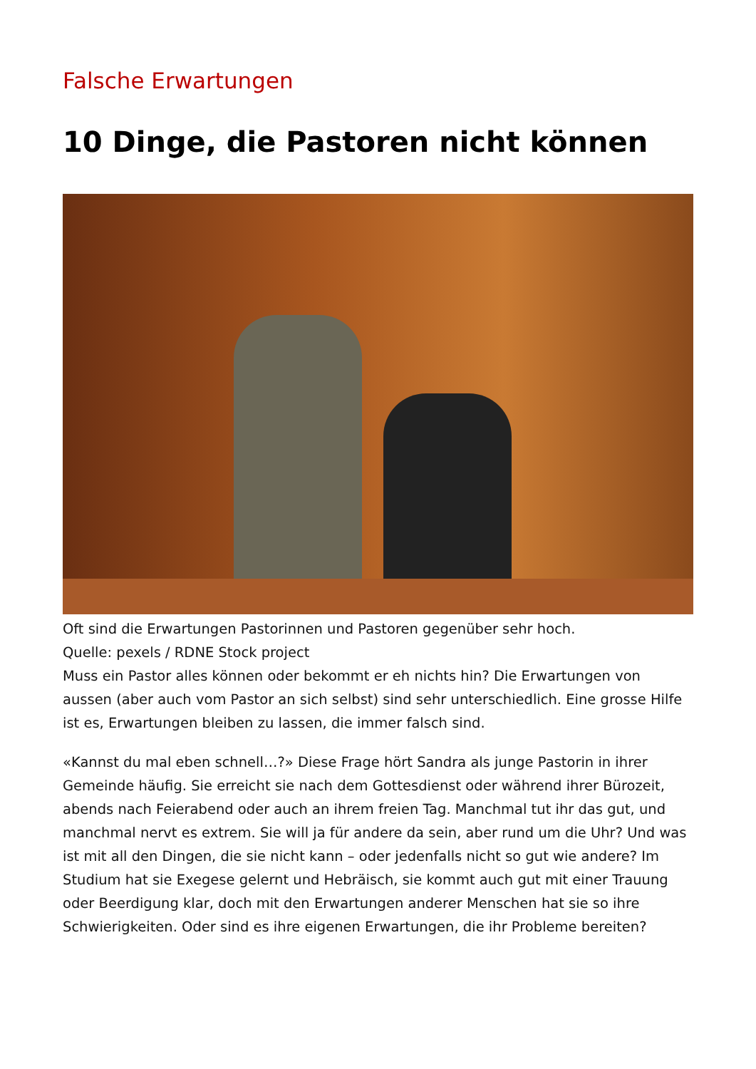Falsche Erwartungen
10 Dinge, die Pastoren nicht können
Oft sind die Erwartungen Pastorinnen und Pastoren gegenüber sehr hoch.
Quelle: pexels / RDNE Stock project
Muss ein Pastor alles können oder bekommt er eh nichts hin? Die Erwartungen von aussen (aber auch vom Pastor an sich selbst) sind sehr unterschiedlich. Eine grosse Hilfe ist es, Erwartungen bleiben zu lassen, die immer falsch sind.
«Kannst du mal eben schnell…?» Diese Frage hört Sandra als junge Pastorin in ihrer Gemeinde häufig. Sie erreicht sie nach dem Gottesdienst oder während ihrer Bürozeit, abends nach Feierabend oder auch an ihrem freien Tag. Manchmal tut ihr das gut, und manchmal nervt es extrem. Sie will ja für andere da sein, aber rund um die Uhr? Und was ist mit all den Dingen, die sie nicht kann – oder jedenfalls nicht so gut wie andere? Im Studium hat sie Exegese gelernt und Hebräisch, sie kommt auch gut mit einer Trauung oder Beerdigung klar, doch mit den Erwartungen anderer Menschen hat sie so ihre Schwierigkeiten. Oder sind es ihre eigenen Erwartungen, die ihr Probleme bereiten?